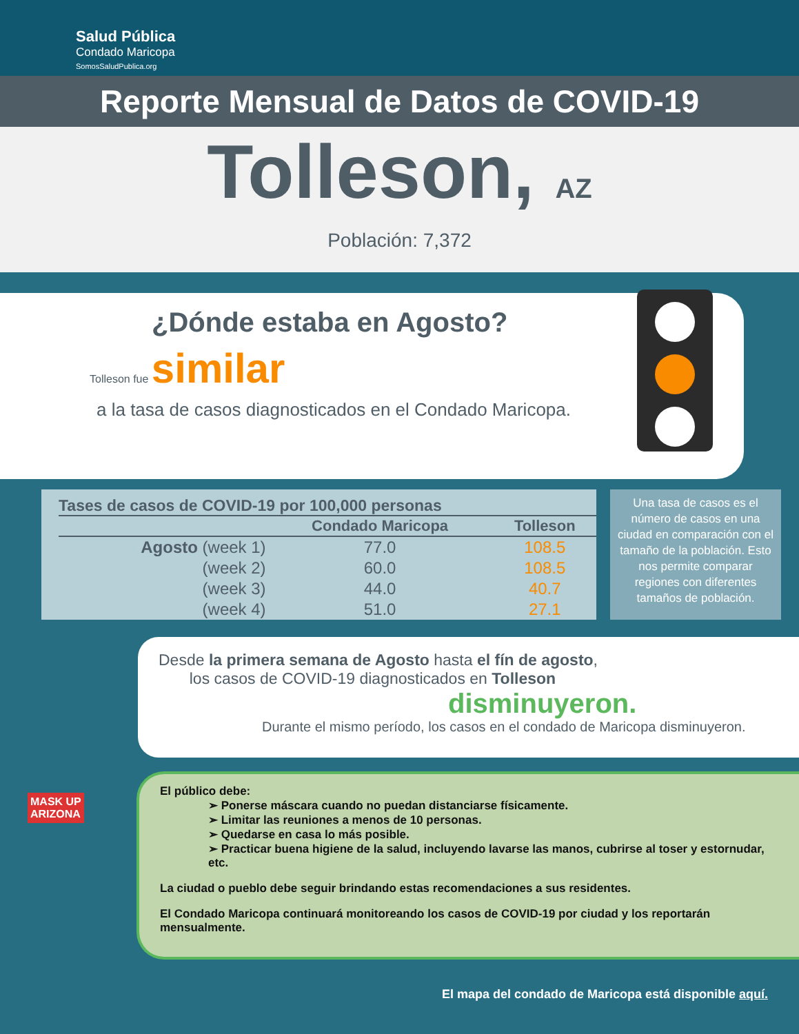Salud Pública
Condado Maricopa
SomosSaludPublica.org
Reporte Mensual de Datos de COVID-19
Tolleson, AZ
Población: 7,372
¿Dónde estaba en Agosto?
Tolleson fue similar
a la tasa de casos diagnosticados en el Condado Maricopa.
Tases de casos de COVID-19 por 100,000 personas
| | Condado Maricopa | Tolleson |
| --- | --- | --- |
| Agosto (week 1) | 77.0 | 108.5 |
| (week 2) | 60.0 | 108.5 |
| (week 3) | 44.0 | 40.7 |
| (week 4) | 51.0 | 27.1 |
Una tasa de casos es el número de casos en una ciudad en comparación con el tamaño de la población. Esto nos permite comparar regiones con diferentes tamaños de población.
Desde la primera semana de Agosto hasta el fín de agosto,
los casos de COVID-19 diagnosticados en Tolleson
disminuyeron.
Durante el mismo período, los casos en el condado de Maricopa disminuyeron.
El público debe:
➢ Ponerse máscara cuando no puedan distanciarse físicamente.
➢ Limitar las reuniones a menos de 10 personas.
➢ Quedarse en casa lo más posible.
➢ Practicar buena higiene de la salud, incluyendo lavarse las manos, cubrirse al toser y estornudar, etc.
La ciudad o pueblo debe seguir brindando estas recomendaciones a sus residentes.
El Condado Maricopa continuará monitoreando los casos de COVID-19 por ciudad y los reportarán mensualmente.
MASK UP
ARIZONA
El mapa del condado de Maricopa está disponible aquí.